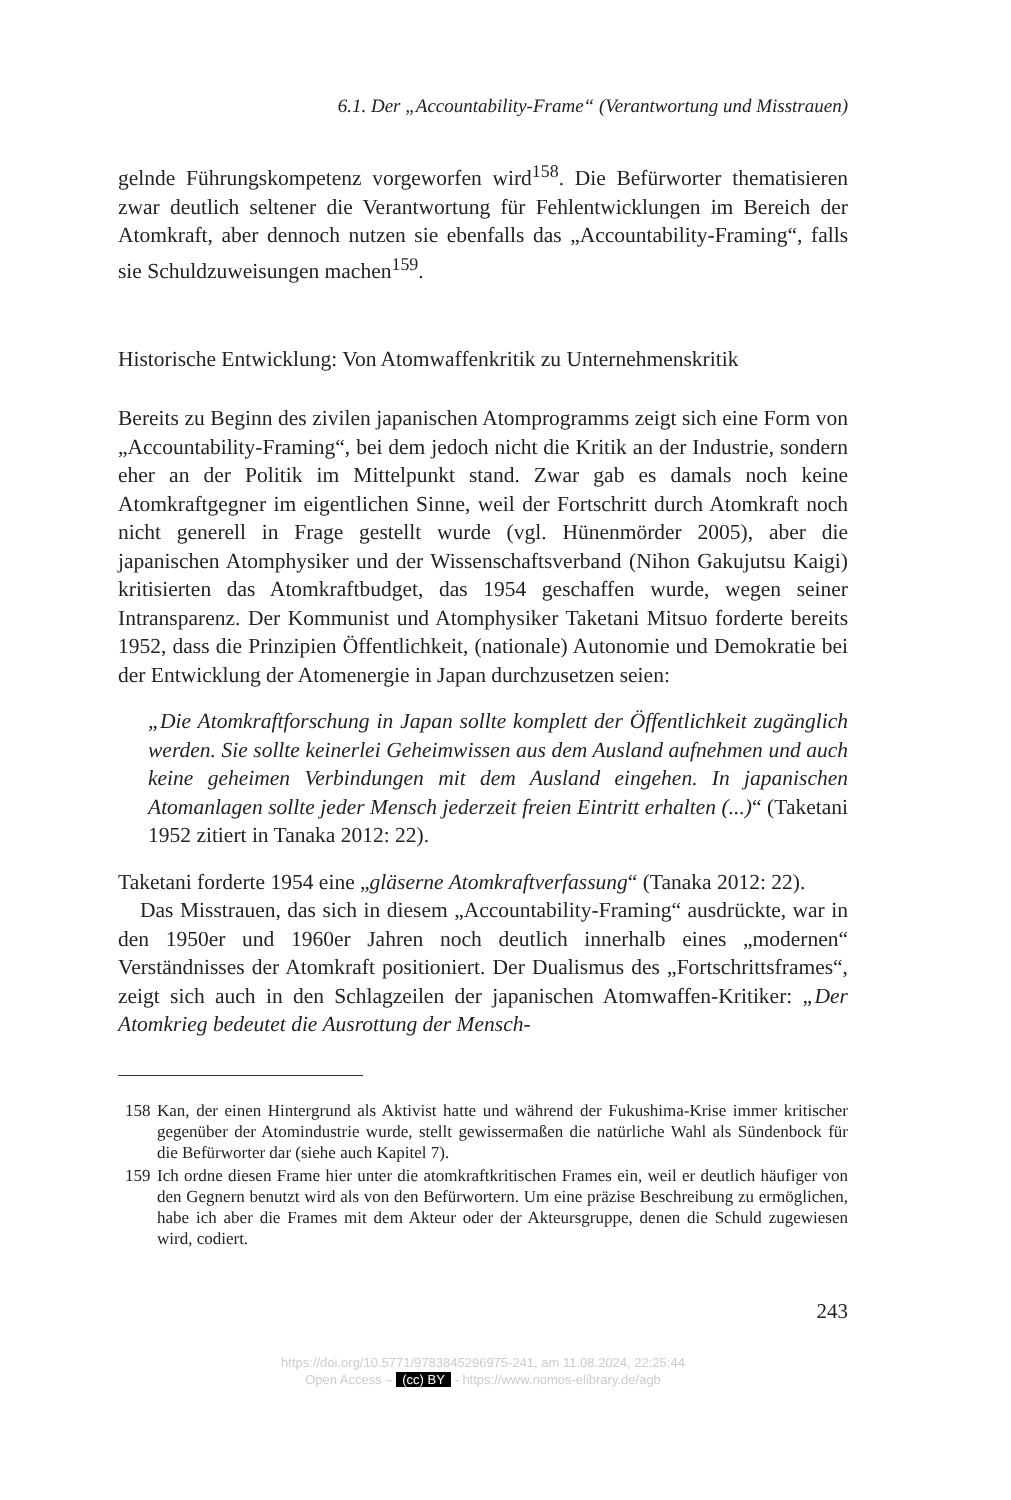6.1. Der „Accountability-Frame“ (Verantwortung und Misstrauen)
gelnde Führungskompetenz vorgeworfen wird<sup>158</sup>. Die Befürworter thematisieren zwar deutlich seltener die Verantwortung für Fehlentwicklungen im Bereich der Atomkraft, aber dennoch nutzen sie ebenfalls das „Accountability-Framing“, falls sie Schuldzuweisungen machen<sup>159</sup>.
Historische Entwicklung: Von Atomwaffenkritik zu Unternehmenskritik
Bereits zu Beginn des zivilen japanischen Atomprogramms zeigt sich eine Form von „Accountability-Framing“, bei dem jedoch nicht die Kritik an der Industrie, sondern eher an der Politik im Mittelpunkt stand. Zwar gab es damals noch keine Atomkraftgegner im eigentlichen Sinne, weil der Fortschritt durch Atomkraft noch nicht generell in Frage gestellt wurde (vgl. Hünenmörder 2005), aber die japanischen Atomphysiker und der Wissenschaftsverband (Nihon Gakujutsu Kaigi) kritisierten das Atomkraftbudget, das 1954 geschaffen wurde, wegen seiner Intransparenz. Der Kommunist und Atomphysiker Taketani Mitsuo forderte bereits 1952, dass die Prinzipien Öffentlichkeit, (nationale) Autonomie und Demokratie bei der Entwicklung der Atomenergie in Japan durchzusetzen seien:
„Die Atomkraftforschung in Japan sollte komplett der Öffentlichkeit zugänglich werden. Sie sollte keinerlei Geheimwissen aus dem Ausland aufnehmen und auch keine geheimen Verbindungen mit dem Ausland eingehen. In japanischen Atomanlagen sollte jeder Mensch jederzeit freien Eintritt erhalten (...)“ (Taketani 1952 zitiert in Tanaka 2012: 22).
Taketani forderte 1954 eine „gläserne Atomkraftverfassung“ (Tanaka 2012: 22).
Das Misstrauen, das sich in diesem „Accountability-Framing“ ausdrückte, war in den 1950er und 1960er Jahren noch deutlich innerhalb eines „modernen“ Verständnisses der Atomkraft positioniert. Der Dualismus des „Fortschrittsframes“, zeigt sich auch in den Schlagzeilen der japanischen Atomwaffen-Kritiker: „Der Atomkrieg bedeutet die Ausrottung der Mensch-
158 Kan, der einen Hintergrund als Aktivist hatte und während der Fukushima-Krise immer kritischer gegenüber der Atomindustrie wurde, stellt gewissermaßen die natürliche Wahl als Sündenbock für die Befürworter dar (siehe auch Kapitel 7).
159 Ich ordne diesen Frame hier unter die atomkraftkritischen Frames ein, weil er deutlich häufiger von den Gegnern benutzt wird als von den Befürwortern. Um eine präzise Beschreibung zu ermöglichen, habe ich aber die Frames mit dem Akteur oder der Akteursgruppe, denen die Schuld zugewiesen wird, codiert.
243
https://doi.org/10.5771/9783845296975-241, am 11.08.2024, 22:25:44
Open Access – (cc) BY - https://www.nomos-elibrary.de/agb